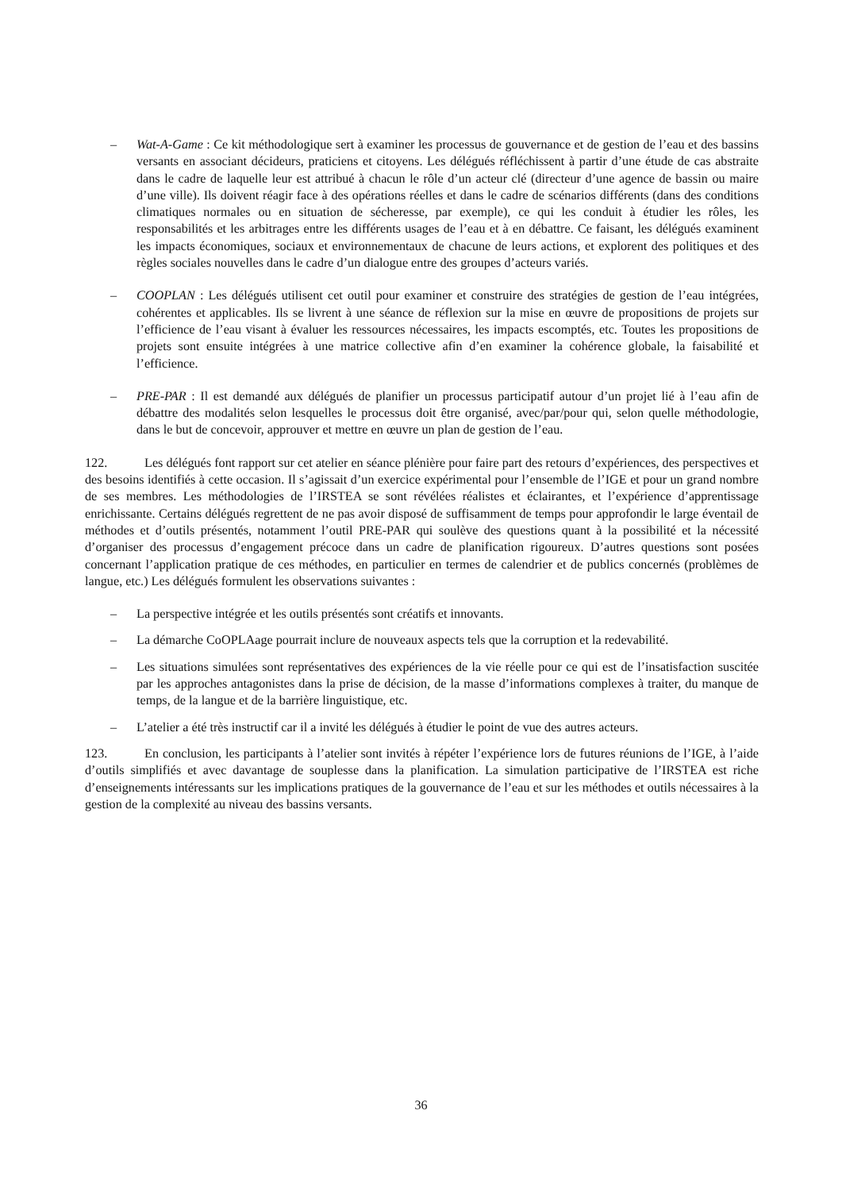– Wat-A-Game : Ce kit méthodologique sert à examiner les processus de gouvernance et de gestion de l’eau et des bassins versants en associant décideurs, praticiens et citoyens. Les délégués réfléchissent à partir d’une étude de cas abstraite dans le cadre de laquelle leur est attribué à chacun le rôle d’un acteur clé (directeur d’une agence de bassin ou maire d’une ville). Ils doivent réagir face à des opérations réelles et dans le cadre de scénarios différents (dans des conditions climatiques normales ou en situation de sécheresse, par exemple), ce qui les conduit à étudier les rôles, les responsabilités et les arbitrages entre les différents usages de l’eau et à en débattre. Ce faisant, les délégués examinent les impacts économiques, sociaux et environnementaux de chacune de leurs actions, et explorent des politiques et des règles sociales nouvelles dans le cadre d’un dialogue entre des groupes d’acteurs variés.
– COOPLAN : Les délégués utilisent cet outil pour examiner et construire des stratégies de gestion de l’eau intégrées, cohérentes et applicables. Ils se livrent à une séance de réflexion sur la mise en œuvre de propositions de projets sur l’efficience de l’eau visant à évaluer les ressources nécessaires, les impacts escomptés, etc. Toutes les propositions de projets sont ensuite intégrées à une matrice collective afin d’en examiner la cohérence globale, la faisabilité et l’efficience.
– PRE-PAR : Il est demandé aux délégués de planifier un processus participatif autour d’un projet lié à l’eau afin de débattre des modalités selon lesquelles le processus doit être organisé, avec/par/pour qui, selon quelle méthodologie, dans le but de concevoir, approuver et mettre en œuvre un plan de gestion de l’eau.
122. Les délégués font rapport sur cet atelier en séance plénière pour faire part des retours d’expériences, des perspectives et des besoins identifiés à cette occasion. Il s’agissait d’un exercice expérimental pour l’ensemble de l’IGE et pour un grand nombre de ses membres. Les méthodologies de l’IRSTEA se sont révélées réalistes et éclairantes, et l’expérience d’apprentissage enrichissante. Certains délégués regrettent de ne pas avoir disposé de suffisamment de temps pour approfondir le large éventail de méthodes et d’outils présentés, notamment l’outil PRE-PAR qui soulève des questions quant à la possibilité et la nécessité d’organiser des processus d’engagement précoce dans un cadre de planification rigoureux. D’autres questions sont posées concernant l’application pratique de ces méthodes, en particulier en termes de calendrier et de publics concernés (problèmes de langue, etc.) Les délégués formulent les observations suivantes :
– La perspective intégrée et les outils présentés sont créatifs et innovants.
– La démarche CoOPLAage pourrait inclure de nouveaux aspects tels que la corruption et la redevabilité.
– Les situations simulées sont représentatives des expériences de la vie réelle pour ce qui est de l’insatisfaction suscitée par les approches antagonistes dans la prise de décision, de la masse d’informations complexes à traiter, du manque de temps, de la langue et de la barrière linguistique, etc.
– L’atelier a été très instructif car il a invité les délégués à étudier le point de vue des autres acteurs.
123. En conclusion, les participants à l’atelier sont invités à répéter l’expérience lors de futures réunions de l’IGE, à l’aide d’outils simplifiés et avec davantage de souplesse dans la planification. La simulation participative de l’IRSTEA est riche d’enseignements intéressants sur les implications pratiques de la gouvernance de l’eau et sur les méthodes et outils nécessaires à la gestion de la complexité au niveau des bassins versants.
36